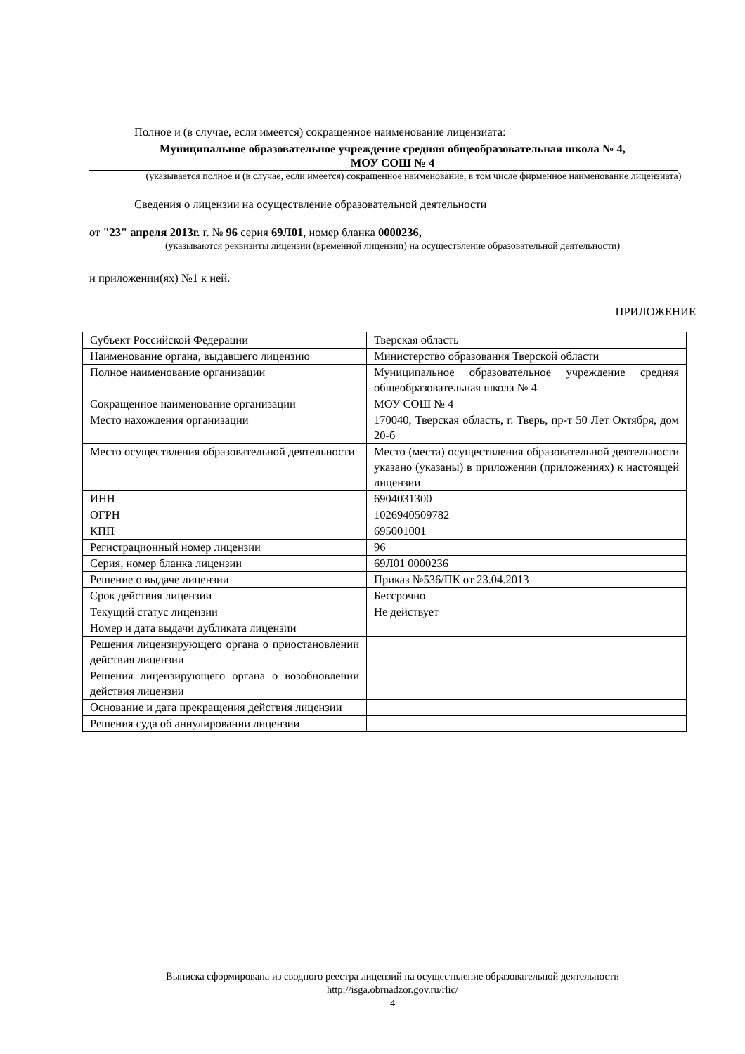Полное и (в случае, если имеется) сокращенное наименование лицензиата:
Муниципальное образовательное учреждение средняя общеобразовательная школа № 4,
МОУ СОШ № 4
(указывается полное и (в случае, если имеется) сокращенное наименование, в том числе фирменное наименование лицензиата)
Сведения о лицензии на осуществление образовательной деятельности
от "23" апреля 2013г. г. № 96 серия 69Л01, номер бланка 0000236,
(указываются реквизиты лицензии (временной лицензии) на осуществление образовательной деятельности)
и приложении(ях) №1 к ней.
ПРИЛОЖЕНИЕ
| Субъект Российской Федерации | Тверская область |
| Наименование органа, выдавшего лицензию | Министерство образования Тверской области |
| Полное наименование организации | Муниципальное образовательное учреждение средняя общеобразовательная школа № 4 |
| Сокращенное наименование организации | МОУ СОШ № 4 |
| Место нахождения организации | 170040, Тверская область, г. Тверь, пр-т 50 Лет Октября, дом 20-б |
| Место осуществления образовательной деятельности | Место (места) осуществления образовательной деятельности указано (указаны) в приложении (приложениях) к настоящей лицензии |
| ИНН | 6904031300 |
| ОГРН | 1026940509782 |
| КПП | 695001001 |
| Регистрационный номер лицензии | 96 |
| Серия, номер бланка лицензии | 69Л01 0000236 |
| Решение о выдаче лицензии | Приказ №536/ПК от 23.04.2013 |
| Срок действия лицензии | Бессрочно |
| Текущий статус лицензии | Не действует |
| Номер и дата выдачи дубликата лицензии | |
| Решения лицензирующего органа о приостановлении действия лицензии | |
| Решения лицензирующего органа о возобновлении действия лицензии | |
| Основание и дата прекращения действия лицензии | |
| Решения суда об аннулировании лицензии | |
Выписка сформирована из сводного реестра лицензий на осуществление образовательной деятельности
http://isga.obrnadzor.gov.ru/rlic/
4